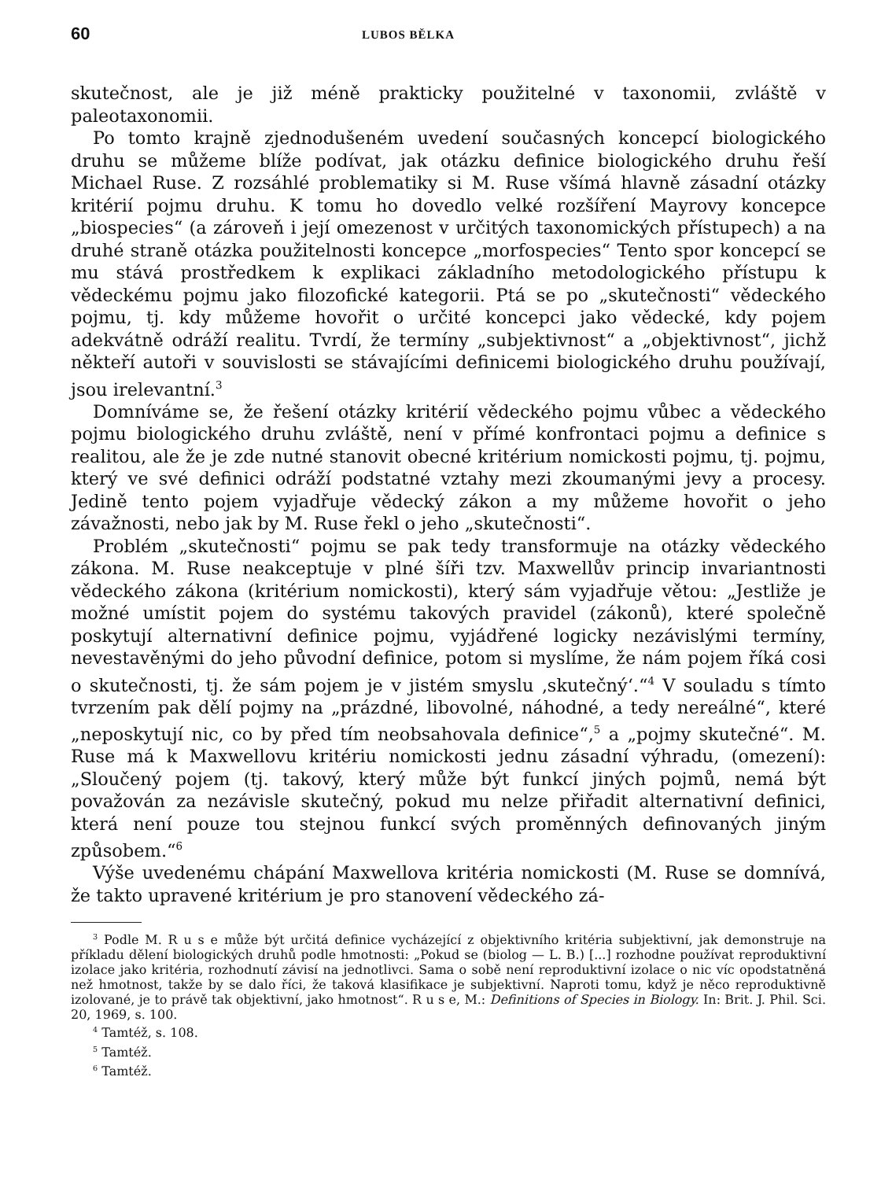60 LUBOS BĚLKA
skutečnost, ale je již méně prakticky použitelné v taxonomii, zvláště v paleotaxonomii.
Po tomto krajně zjednodušeném uvedení současných koncepcí biologického druhu se můžeme blíže podívat, jak otázku definice biologického druhu řeší Michael Ruse. Z rozsáhlé problematiky si M. Ruse všímá hlavně zásadní otázky kritérií pojmu druhu. K tomu ho dovedlo velké rozšíření Mayrovy koncepce „biospecies“ (a zároveň i její omezenost v určitých taxonomických přístupech) a na druhé straně otázka použitelnosti koncepce „morfospecies“ Tento spor koncepcí se mu stává prostředkem k explikaci základního metodologického přístupu k vědeckému pojmu jako filozofické kategorii. Ptá se po „skutečnosti“ vědeckého pojmu, tj. kdy můžeme hovořit o určité koncepci jako vědecké, kdy pojem adekvátně odráží realitu. Tvrdí, že termíny „subjektivnost“ a „objektivnost“, jichž někteří autoři v souvislosti se stávajícími definicemi biologického druhu používají, jsou irelevantní.<sup>3</sup>
Domníváme se, že řešení otázky kritérií vědeckého pojmu vůbec a vědeckého pojmu biologického druhu zvláště, není v přímé konfrontaci pojmu a definice s realitou, ale že je zde nutné stanovit obecné kritérium nomickosti pojmu, tj. pojmu, který ve své definici odráží podstatné vztahy mezi zkoumanými jevy a procesy. Jedině tento pojem vyjadřuje vědecký zákon a my můžeme hovořit o jeho závažnosti, nebo jak by M. Ruse řekl o jeho „skutečnosti“.
Problém „skutečnosti“ pojmu se pak tedy transformuje na otázky vědeckého zákona. M. Ruse neakceptuje v plné šíři tzv. Maxwellův princip invariantnosti vědeckého zákona (kritérium nomickosti), který sám vyjadřuje větou: „Jestliže je možné umístit pojem do systému takových pravidel (zákonů), které společně poskytují alternativní definice pojmu, vyjádřené logicky nezávislými termíny, nevestavěnými do jeho původní definice, potom si myslíme, že nám pojem říká cosi o skutečnosti, tj. že sám pojem je v jistém smyslu ‚skutečný‘.“<sup>4</sup> V souladu s tímto tvrzením pak dělí pojmy na „prázdné, libovolné, náhodné, a tedy nereálné“, které „neposkytují nic, co by před tím neobsahovala definice“,<sup>5</sup> a „pojmy skutečné“. M. Ruse má k Maxwellovu kritériu nomickosti jednu zásadní výhradu, (omezení): „Sloučený pojem (tj. takový, který může být funkcí jiných pojmů, nemá být považován za nezávisle skutečný, pokud mu nelze přiřadit alternativní definici, která není pouze tou stejnou funkcí svých proměnných definovaných jiným způsobem.“<sup>6</sup>
Výše uvedenému chápání Maxwellova kritéria nomickosti (M. Ruse se domnívá, že takto upravené kritérium je pro stanovení vědeckého zá-
<sup>3</sup> Podle M. R u s e může být určitá definice vycházející z objektivního kritéria subjektivní, jak demonstruje na příkladu dělení biologických druhů podle hmotnosti: „Pokud se (biolog — L. B.) [...] rozhodne používat reproduktivní izolace jako kritéria, rozhodnutí závisí na jednotlivci. Sama o sobě není reproduktivní izolace o nic víc opodstatněná než hmotnost, takže by se dalo říci, že taková klasifikace je subjektivní. Naproti tomu, když je něco reproduktivně izolované, je to právě tak objektivní, jako hmotnost“. R u s e, M.: Definitions of Species in Biology. In: Brit. J. Phil. Sci. 20, 1969, s. 100.
<sup>4</sup> Tamtéž, s. 108.
<sup>5</sup> Tamtéž.
<sup>6</sup> Tamtéž.